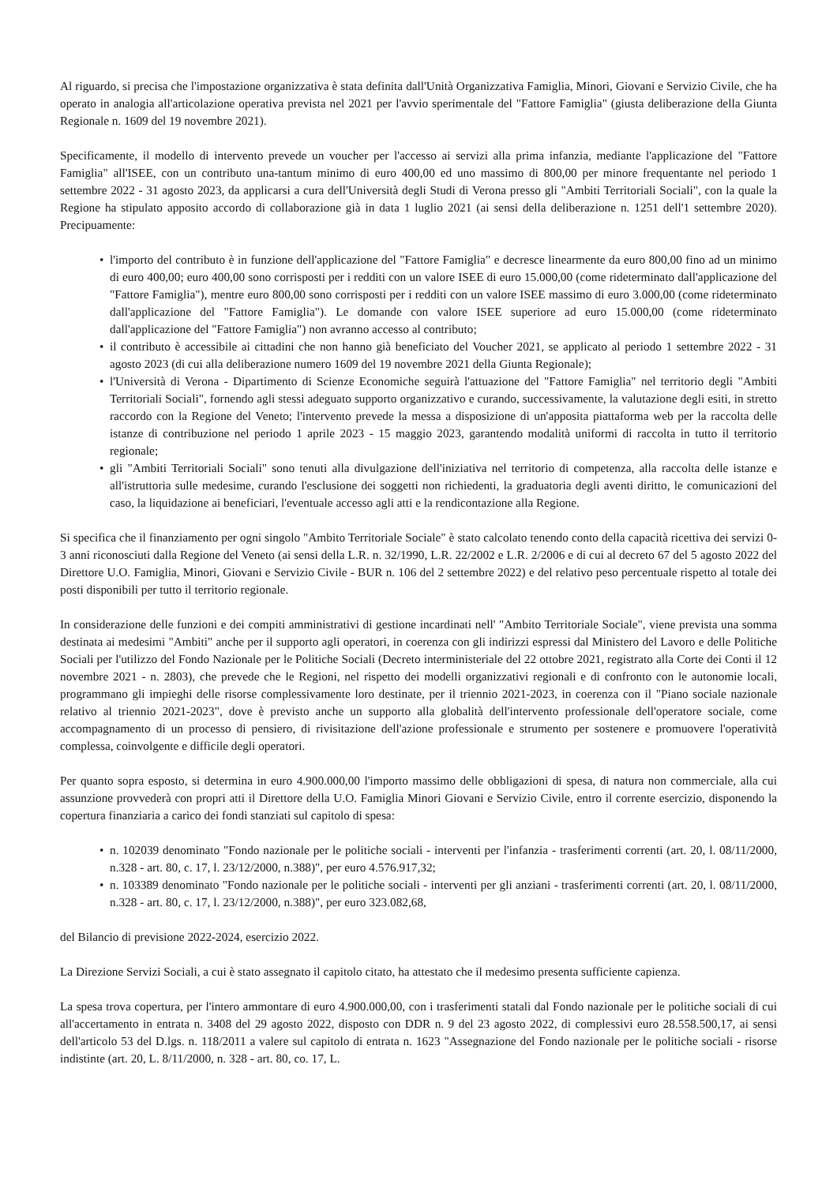Al riguardo, si precisa che l'impostazione organizzativa è stata definita dall'Unità Organizzativa Famiglia, Minori, Giovani e Servizio Civile, che ha operato in analogia all'articolazione operativa prevista nel 2021 per l'avvio sperimentale del "Fattore Famiglia" (giusta deliberazione della Giunta Regionale n. 1609 del 19 novembre 2021).
Specificamente, il modello di intervento prevede un voucher per l'accesso ai servizi alla prima infanzia, mediante l'applicazione del "Fattore Famiglia" all'ISEE, con un contributo una-tantum minimo di euro 400,00 ed uno massimo di 800,00 per minore frequentante nel periodo 1 settembre 2022 - 31 agosto 2023, da applicarsi a cura dell'Università degli Studi di Verona presso gli "Ambiti Territoriali Sociali", con la quale la Regione ha stipulato apposito accordo di collaborazione già in data 1 luglio 2021 (ai sensi della deliberazione n. 1251 dell'1 settembre 2020). Precipuamente:
• l'importo del contributo è in funzione dell'applicazione del "Fattore Famiglia" e decresce linearmente da euro 800,00 fino ad un minimo di euro 400,00; euro 400,00 sono corrisposti per i redditi con un valore ISEE di euro 15.000,00 (come rideterminato dall'applicazione del "Fattore Famiglia"), mentre euro 800,00 sono corrisposti per i redditi con un valore ISEE massimo di euro 3.000,00 (come rideterminato dall'applicazione del "Fattore Famiglia"). Le domande con valore ISEE superiore ad euro 15.000,00 (come rideterminato dall'applicazione del "Fattore Famiglia") non avranno accesso al contributo;
• il contributo è accessibile ai cittadini che non hanno già beneficiato del Voucher 2021, se applicato al periodo 1 settembre 2022 - 31 agosto 2023 (di cui alla deliberazione numero 1609 del 19 novembre 2021 della Giunta Regionale);
• l'Università di Verona - Dipartimento di Scienze Economiche seguirà l'attuazione del "Fattore Famiglia" nel territorio degli "Ambiti Territoriali Sociali", fornendo agli stessi adeguato supporto organizzativo e curando, successivamente, la valutazione degli esiti, in stretto raccordo con la Regione del Veneto; l'intervento prevede la messa a disposizione di un'apposita piattaforma web per la raccolta delle istanze di contribuzione nel periodo 1 aprile 2023 - 15 maggio 2023, garantendo modalità uniformi di raccolta in tutto il territorio regionale;
• gli "Ambiti Territoriali Sociali" sono tenuti alla divulgazione dell'iniziativa nel territorio di competenza, alla raccolta delle istanze e all'istruttoria sulle medesime, curando l'esclusione dei soggetti non richiedenti, la graduatoria degli aventi diritto, le comunicazioni del caso, la liquidazione ai beneficiari, l'eventuale accesso agli atti e la rendicontazione alla Regione.
Si specifica che il finanziamento per ogni singolo "Ambito Territoriale Sociale" è stato calcolato tenendo conto della capacità ricettiva dei servizi 0-3 anni riconosciuti dalla Regione del Veneto (ai sensi della L.R. n. 32/1990, L.R. 22/2002 e L.R. 2/2006 e di cui al decreto 67 del 5 agosto 2022 del Direttore U.O. Famiglia, Minori, Giovani e Servizio Civile - BUR n. 106 del 2 settembre 2022) e del relativo peso percentuale rispetto al totale dei posti disponibili per tutto il territorio regionale.
In considerazione delle funzioni e dei compiti amministrativi di gestione incardinati nell' "Ambito Territoriale Sociale", viene prevista una somma destinata ai medesimi "Ambiti" anche per il supporto agli operatori, in coerenza con gli indirizzi espressi dal Ministero del Lavoro e delle Politiche Sociali per l'utilizzo del Fondo Nazionale per le Politiche Sociali (Decreto interministeriale del 22 ottobre 2021, registrato alla Corte dei Conti il 12 novembre 2021 - n. 2803), che prevede che le Regioni, nel rispetto dei modelli organizzativi regionali e di confronto con le autonomie locali, programmano gli impieghi delle risorse complessivamente loro destinate, per il triennio 2021-2023, in coerenza con il "Piano sociale nazionale relativo al triennio 2021-2023", dove è previsto anche un supporto alla globalità dell'intervento professionale dell'operatore sociale, come accompagnamento di un processo di pensiero, di rivisitazione dell'azione professionale e strumento per sostenere e promuovere l'operatività complessa, coinvolgente e difficile degli operatori.
Per quanto sopra esposto, si determina in euro 4.900.000,00 l'importo massimo delle obbligazioni di spesa, di natura non commerciale, alla cui assunzione provvederà con propri atti il Direttore della U.O. Famiglia Minori Giovani e Servizio Civile, entro il corrente esercizio, disponendo la copertura finanziaria a carico dei fondi stanziati sul capitolo di spesa:
• n. 102039 denominato "Fondo nazionale per le politiche sociali - interventi per l'infanzia - trasferimenti correnti (art. 20, l. 08/11/2000, n.328 - art. 80, c. 17, l. 23/12/2000, n.388)", per euro 4.576.917,32;
• n. 103389 denominato "Fondo nazionale per le politiche sociali - interventi per gli anziani - trasferimenti correnti (art. 20, l. 08/11/2000, n.328 - art. 80, c. 17, l. 23/12/2000, n.388)", per euro 323.082,68,
del Bilancio di previsione 2022-2024, esercizio 2022.
La Direzione Servizi Sociali, a cui è stato assegnato il capitolo citato, ha attestato che il medesimo presenta sufficiente capienza.
La spesa trova copertura, per l'intero ammontare di euro 4.900.000,00, con i trasferimenti statali dal Fondo nazionale per le politiche sociali di cui all'accertamento in entrata n. 3408 del 29 agosto 2022, disposto con DDR n. 9 del 23 agosto 2022, di complessivi euro 28.558.500,17, ai sensi dell'articolo 53 del D.lgs. n. 118/2011 a valere sul capitolo di entrata n. 1623 "Assegnazione del Fondo nazionale per le politiche sociali - risorse indistinte (art. 20, L. 8/11/2000, n. 328 - art. 80, co. 17, L.